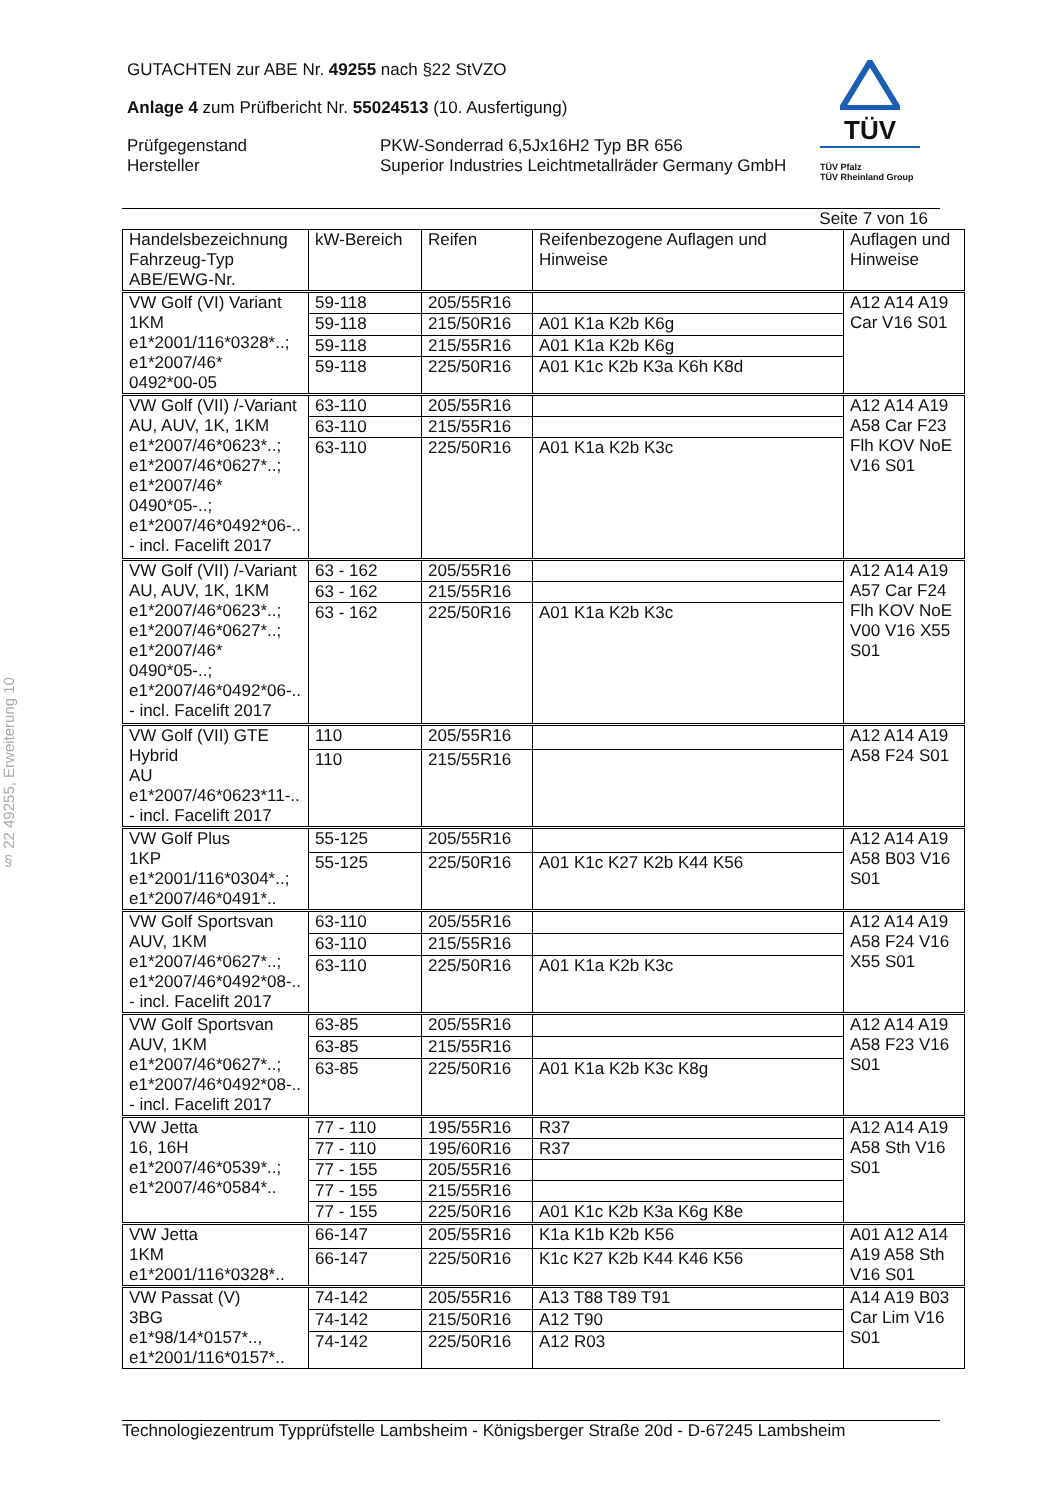§ 22 49255, Erweiterung 10
GUTACHTEN zur ABE Nr. 49255 nach §22 StVZO
Anlage 4 zum Prüfbericht Nr. 55024513 (10. Ausfertigung)
Prüfgegenstand PKW-Sonderrad 6,5Jx16H2 Typ BR 656
Hersteller Superior Industries Leichtmetallräder Germany GmbH
TÜV
TÜV Pfalz
TÜV Rheinland Group
Seite 7 von 16
| Handelsbezeichnung Fahrzeug-Typ ABE/EWG-Nr. | kW-Bereich | Reifen | Reifenbezogene Auflagen und Hinweise | Auflagen und Hinweise |
| VW Golf (VI) Variant 1KM e1*2001/116*0328*..; e1*2007/46* 0492*00-05 | 59-118 | 205/55R16 | | A12 A14 A19 Car V16 S01 |
| | 59-118 | 215/50R16 | A01 K1a K2b K6g | |
| | 59-118 | 215/55R16 | A01 K1a K2b K6g | |
| | 59-118 | 225/50R16 | A01 K1c K2b K3a K6h K8d | |
| VW Golf (VII) /-Variant AU, AUV, 1K, 1KM e1*2007/46*0623*..; e1*2007/46*0627*..; e1*2007/46* 0490*05-..; e1*2007/46*0492*06-.. - incl. Facelift 2017 | 63-110 | 205/55R16 | | A12 A14 A19 A58 Car F23 Flh KOV NoE V16 S01 |
| | 63-110 | 215/55R16 | | |
| | 63-110 | 225/50R16 | A01 K1a K2b K3c | |
| VW Golf (VII) /-Variant AU, AUV, 1K, 1KM e1*2007/46*0623*..; e1*2007/46*0627*..; e1*2007/46* 0490*05-..; e1*2007/46*0492*06-.. - incl. Facelift 2017 | 63 - 162 | 205/55R16 | | A12 A14 A19 A57 Car F24 Flh KOV NoE V00 V16 X55 S01 |
| | 63 - 162 | 215/55R16 | | |
| | 63 - 162 | 225/50R16 | A01 K1a K2b K3c | |
| VW Golf (VII) GTE Hybrid AU e1*2007/46*0623*11-.. - incl. Facelift 2017 | 110 | 205/55R16 | | A12 A14 A19 A58 F24 S01 |
| | 110 | 215/55R16 | | |
| VW Golf Plus 1KP e1*2001/116*0304*..; e1*2007/46*0491*.. | 55-125 | 205/55R16 | | A12 A14 A19 A58 B03 V16 S01 |
| | 55-125 | 225/50R16 | A01 K1c K27 K2b K44 K56 | |
| VW Golf Sportsvan AUV, 1KM e1*2007/46*0627*..; e1*2007/46*0492*08-.. - incl. Facelift 2017 | 63-110 | 205/55R16 | | A12 A14 A19 A58 F24 V16 X55 S01 |
| | 63-110 | 215/55R16 | | |
| | 63-110 | 225/50R16 | A01 K1a K2b K3c | |
| VW Golf Sportsvan AUV, 1KM e1*2007/46*0627*..; e1*2007/46*0492*08-.. - incl. Facelift 2017 | 63-85 | 205/55R16 | | A12 A14 A19 A58 F23 V16 S01 |
| | 63-85 | 215/55R16 | | |
| | 63-85 | 225/50R16 | A01 K1a K2b K3c K8g | |
| VW Jetta 16, 16H e1*2007/46*0539*..; e1*2007/46*0584*.. | 77 - 110 | 195/55R16 | R37 | A12 A14 A19 A58 Sth V16 S01 |
| | 77 - 110 | 195/60R16 | R37 | |
| | 77 - 155 | 205/55R16 | | |
| | 77 - 155 | 215/55R16 | | |
| | 77 - 155 | 225/50R16 | A01 K1c K2b K3a K6g K8e | |
| VW Jetta 1KM e1*2001/116*0328*.. | 66-147 | 205/55R16 | K1a K1b K2b K56 | A01 A12 A14 A19 A58 Sth V16 S01 |
| | 66-147 | 225/50R16 | K1c K27 K2b K44 K46 K56 | |
| VW Passat (V) 3BG e1*98/14*0157*.., e1*2001/116*0157*.. | 74-142 | 205/55R16 | A13 T88 T89 T91 | A14 A19 B03 Car Lim V16 S01 |
| | 74-142 | 215/50R16 | A12 T90 | |
| | 74-142 | 225/50R16 | A12 R03 | |
Technologiezentrum Typprüfstelle Lambsheim - Königsberger Straße 20d - D-67245 Lambsheim